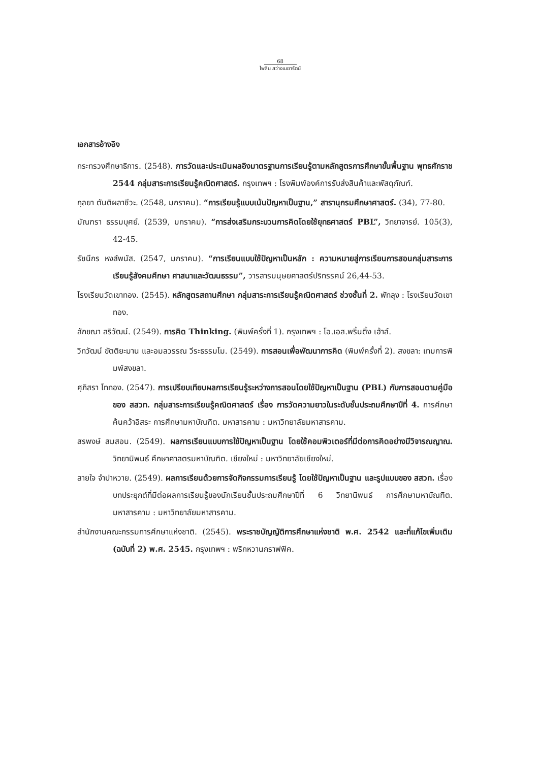68
ไพลิน สว่างเมฆารัตน์
เอกสารอ้างอิง
กระทรวงศึกษาธิการ. (2548). การวัดและประเมินผลอิงมาตรฐานการเรียนรู้ตามหลักสูตรการศึกษาขั้นพื้นฐาน พุทธศักราช 2544 กลุ่มสาระการเรียนรู้คณิตศาสตร์. กรุงเทพฯ : โรงพิมพ์องค์การรับส่งสินค้าและพัสดุภัณฑ์.
กุลยา ตันติผลาชีวะ. (2548, มกราคม). “การเรียนรู้แบบเน้นปัญหาเป็นฐาน,” สารานุกรมศึกษาศาสตร์. (34), 77-80.
มัณฑรา ธรรมบุศย์. (2539, มกราคม). “การส่งเสริมกระบวนการคิดโดยใช้ยุทธศาสตร์ PBL”, วิทยาจารย์. 105(3), 42-45.
รัชนีกร หงส์พนัส. (2547, มกราคม). “การเรียนแบบใช้ปัญหาเป็นหลัก : ความหมายสู่การเรียนการสอนกลุ่มสาระการเรียนรู้สังคมศึกษา ศาสนาและวัฒนธรรม”, วารสารมนุษยศาสตร์ปริทรรศน์ 26,44-53.
โรงเรียนวัดเขาทอง. (2545). หลักสูตรสถานศึกษา กลุ่มสาระการเรียนรู้คณิตศาสตร์ ช่วงชั้นที่ 2. พัทลุง : โรงเรียนวัดเขาทอง.
ลักขณา สริวัฒน์. (2549). การคิด Thinking. (พิมพ์ครั้งที่ 1). กรุงเทพฯ : โอ.เอส.พริ้นติ้ง เฮ้าส์.
วิทวัฒน์ ขัตติยะมาน และอมลวรรณ วีระธรรมโม. (2549). การสอนเพื่อพัฒนาการคิด (พิมพ์ครั้งที่ 2). สงขลา: เทมการพิมพ์สงขลา.
ศุภิสรา โททอง. (2547). การเปรียบเทียบผลการเรียนรู้ระหว่างการสอนโดยใช้ปัญหาเป็นฐาน (PBL) กับการสอนตามคู่มือของ สสวท. กลุ่มสาระการเรียนรู้คณิตศาสตร์ เรื่อง การวัดความยาวในระดับชั้นประถมศึกษาปีที่ 4. การศึกษาค้นคว้าอิสระ การศึกษามหาบัณฑิต. มหาสารคาม : มหาวิทยาลัยมหาสารคาม.
สรพงษ์ สมสอน. (2549). ผลการเรียนแบบการใช้ปัญหาเป็นฐาน โดยใช้คอมพิวเตอร์ที่มีต่อการคิดอย่างมีวิจารณญาณ. วิทยานิพนธ์ ศึกษาศาสตรมหาบัณฑิต. เชียงใหม่ : มหาวิทยาลัยเชียงใหม่.
สายใจ จำปาหวาย. (2549). ผลการเรียนด้วยการจัดกิจกรรมการเรียนรู้ โดยใช้ปัญหาเป็นฐาน และรูปแบบของ สสวท. เรื่องบทประยุกต์ที่มีต่อผลการเรียนรู้ของนักเรียนชั้นประถมศึกษาปีที่ 6 วิทยานิพนธ์ การศึกษามหาบัณฑิต. มหาสารคาม : มหาวิทยาลัยมหาสารคาม.
สำนักงานคณะกรรมการศึกษาแห่งชาติ. (2545). พระราชบัญญัติการศึกษาแห่งชาติ พ.ศ. 2542 และที่แก้ไขเพิ่มเติม (ฉบับที่ 2) พ.ศ. 2545. กรุงเทพฯ : พริกหวานกราฟฟิค.